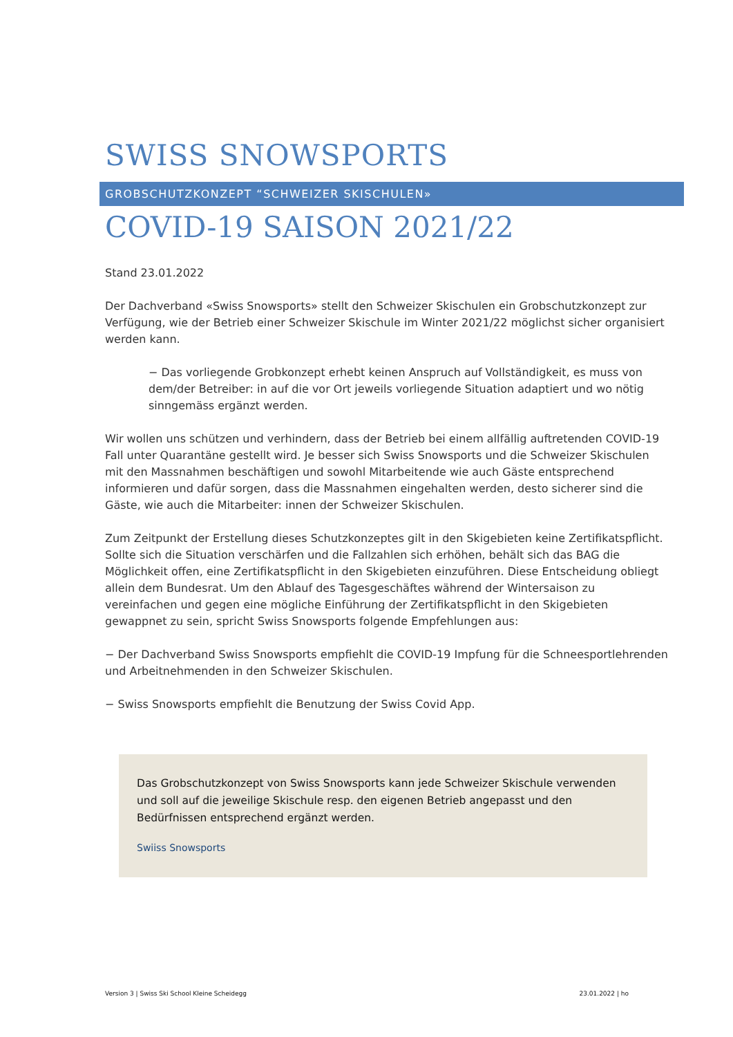SWISS SNOWSPORTS
GROBSCHUTZKONZEPT “SCHWEIZER SKISCHULEN»
COVID-19 SAISON 2021/22
Stand 23.01.2022
Der Dachverband «Swiss Snowsports» stellt den Schweizer Skischulen ein Grobschutzkonzept zur Verfügung, wie der Betrieb einer Schweizer Skischule im Winter 2021/22 möglichst sicher organisiert werden kann.
− Das vorliegende Grobkonzept erhebt keinen Anspruch auf Vollständigkeit, es muss von dem/der Betreiber: in auf die vor Ort jeweils vorliegende Situation adaptiert und wo nötig sinngemäss ergänzt werden.
Wir wollen uns schützen und verhindern, dass der Betrieb bei einem allfällig auftretenden COVID-19 Fall unter Quarantäne gestellt wird. Je besser sich Swiss Snowsports und die Schweizer Skischulen mit den Massnahmen beschäftigen und sowohl Mitarbeitende wie auch Gäste entsprechend informieren und dafür sorgen, dass die Massnahmen eingehalten werden, desto sicherer sind die Gäste, wie auch die Mitarbeiter: innen der Schweizer Skischulen.
Zum Zeitpunkt der Erstellung dieses Schutzkonzeptes gilt in den Skigebieten keine Zertifikatspflicht. Sollte sich die Situation verschärfen und die Fallzahlen sich erhöhen, behält sich das BAG die Möglichkeit offen, eine Zertifikatspflicht in den Skigebieten einzuführen. Diese Entscheidung obliegt allein dem Bundesrat. Um den Ablauf des Tagesgeschäftes während der Wintersaison zu vereinfachen und gegen eine mögliche Einführung der Zertifikatspflicht in den Skigebieten gewappnet zu sein, spricht Swiss Snowsports folgende Empfehlungen aus:
− Der Dachverband Swiss Snowsports empfiehlt die COVID-19 Impfung für die Schneesportlehrenden und Arbeitnehmenden in den Schweizer Skischulen.
− Swiss Snowsports empfiehlt die Benutzung der Swiss Covid App.
Das Grobschutzkonzept von Swiss Snowsports kann jede Schweizer Skischule verwenden und soll auf die jeweilige Skischule resp. den eigenen Betrieb angepasst und den Bedürfnissen entsprechend ergänzt werden.
Swiiss Snowsports
Version 3 | Swiss Ski School Kleine Scheidegg 23.01.2022 | ho